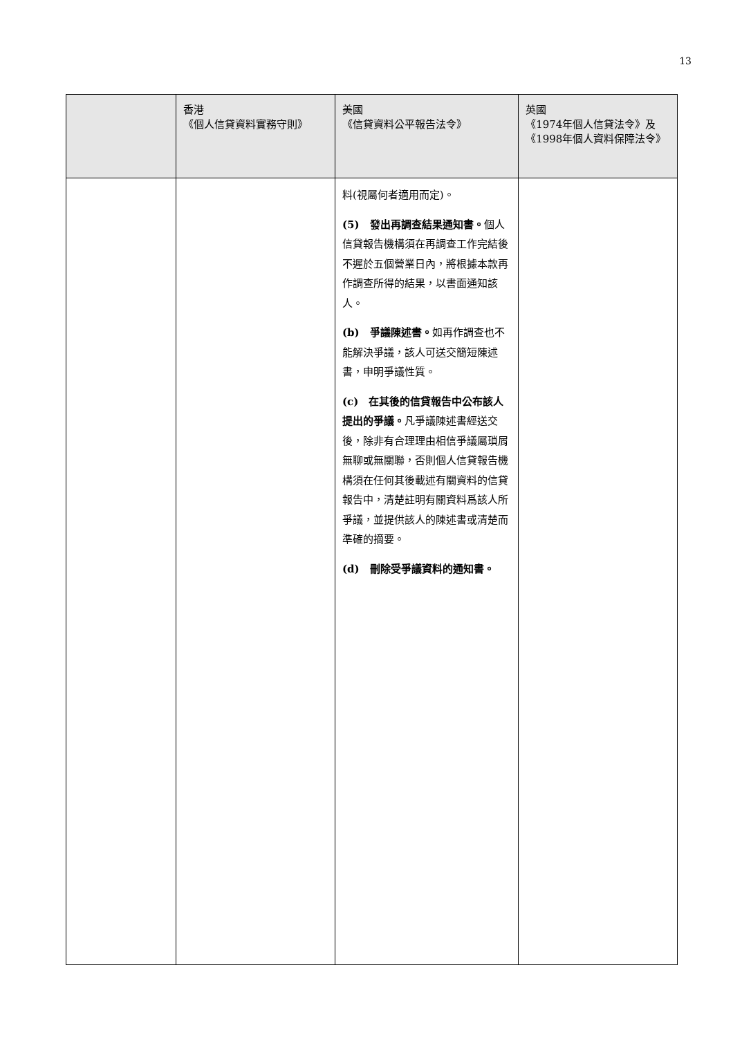13
| | 香港 《個人信貸資料實務守則》 | 美國 《信貸資料公平報告法令》 | 英國 《1974年個人信貸法令》及 《1998年個人資料保障法令》 |
| --- | --- | --- | --- |
| | | 料(視屬何者適用而定)。 (5) 發出再調查結果通知書。 個人信貸報告機構須在再調查工作完結後不遲於五個營業日內，將根據本款再作調查所得的結果，以書面通知該人。 (b) 爭議陳述書。 如再作調查也不能解決爭議，該人可送交簡短陳述書，申明爭議性質。 (c) 在其後的信貸報告中公布該人提出的爭議。 凡爭議陳述書經送交後，除非有合理理由相信爭議屬瑣屑無聊或無關聯，否則個人信貸報告機構須在任何其後載述有關資料的信貸報告中，清楚註明有關資料爲該人所爭議，並提供該人的陳述書或清楚而準確的摘要。 (d) 刪除受爭議資料的通知書。 | |